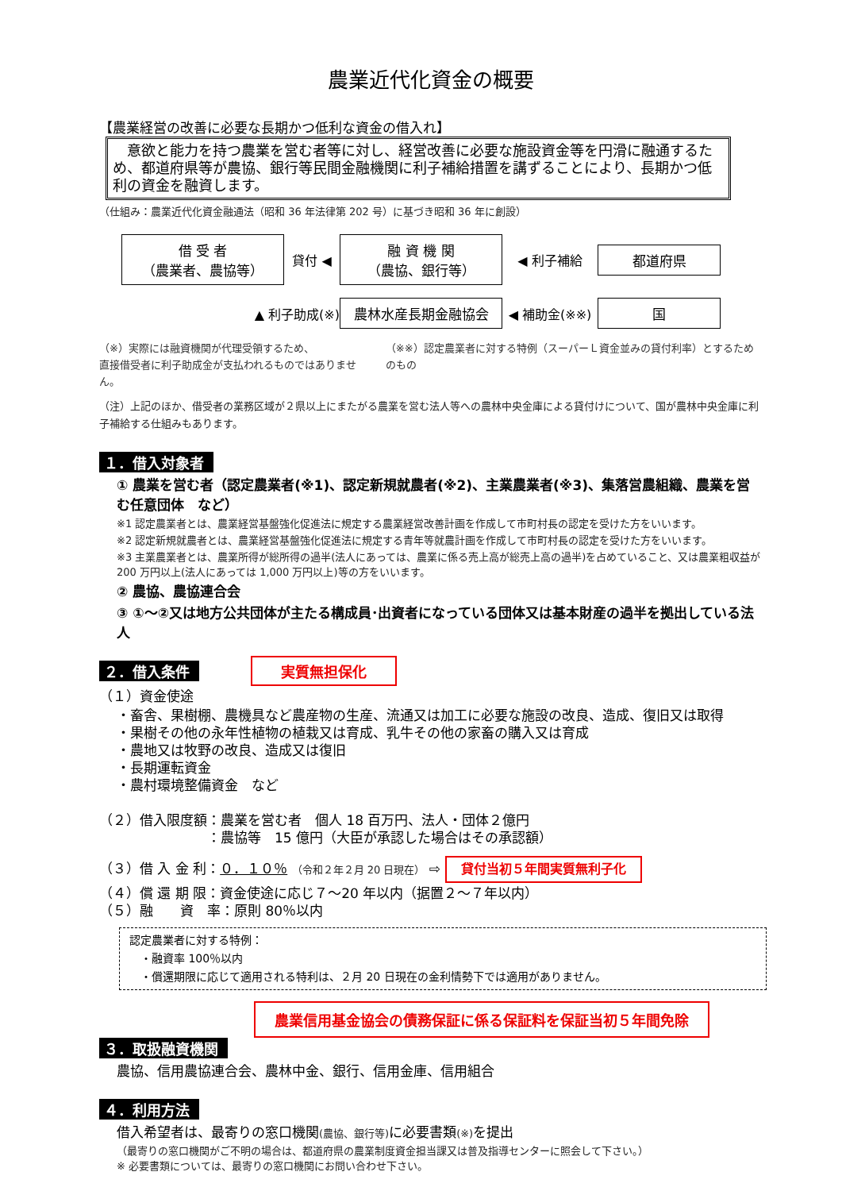農業近代化資金の概要
【農業経営の改善に必要な長期かつ低利な資金の借入れ】
　意欲と能力を持つ農業を営む者等に対し、経営改善に必要な施設資金等を円滑に融通するため、都道府県等が農協、銀行等民間金融機関に利子補給措置を講ずることにより、長期かつ低利の資金を融資します。
（仕組み：農業近代化資金融通法（昭和 36 年法律第 202 号）に基づき昭和 36 年に創設）
借 受 者
（農業者、農協等）
貸付 ◀
融 資 機 関
（農協、銀行等）
◀ 利子補給
都道府県
▲ 利子助成(※)
農林水産長期金融協会
◀ 補助金(※※)
国
（※）実際には融資機関が代理受領するため、
直接借受者に利子助成金が支払われるものではありません。
（※※）認定農業者に対する特例（スーパーＬ資金並みの貸付利率）とするためのもの
（注）上記のほか、借受者の業務区域が２県以上にまたがる農業を営む法人等への農林中央金庫による貸付けについて、国が農林中央金庫に利子補給する仕組みもあります。
１．借入対象者
① 農業を営む者（認定農業者(※1)、認定新規就農者(※2)、主業農業者(※3)、集落営農組織、農業を営む任意団体　など）
※1 認定農業者とは、農業経営基盤強化促進法に規定する農業経営改善計画を作成して市町村長の認定を受けた方をいいます。
※2 認定新規就農者とは、農業経営基盤強化促進法に規定する青年等就農計画を作成して市町村長の認定を受けた方をいいます。
※3 主業農業者とは、農業所得が総所得の過半(法人にあっては、農業に係る売上高が総売上高の過半)を占めていること、又は農業粗収益が 200 万円以上(法人にあっては 1,000 万円以上)等の方をいいます。
② 農協、農協連合会
③ ①～②又は地方公共団体が主たる構成員･出資者になっている団体又は基本財産の過半を拠出している法人
２．借入条件 実質無担保化
（１）資金使途
・畜舎、果樹棚、農機具など農産物の生産、流通又は加工に必要な施設の改良、造成、復旧又は取得
・果樹その他の永年性植物の植栽又は育成、乳牛その他の家畜の購入又は育成
・農地又は牧野の改良、造成又は復旧
・長期運転資金
・農村環境整備資金　など
（２）借入限度額：農業を営む者　個人 18 百万円、法人・団体２億円
　　　　　　　　：農協等　15 億円（大臣が承認した場合はその承認額）
（３）借 入 金 利：０．１０％ （令和２年２月 20 日現在） ⇨ 貸付当初５年間実質無利子化
（４）償 還 期 限：資金使途に応じ７～20 年以内（据置２～７年以内）
（５）融　　資　率：原則 80％以内
認定農業者に対する特例：
　・融資率 100％以内
　・償還期限に応じて適用される特利は、２月 20 日現在の金利情勢下では適用がありません。
農業信用基金協会の債務保証に係る保証料を保証当初５年間免除
３．取扱融資機関
農協、信用農協連合会、農林中金、銀行、信用金庫、信用組合
４．利用方法
借入希望者は、最寄りの窓口機関(農協、銀行等) に必要書類(※) を提出
（最寄りの窓口機関がご不明の場合は、都道府県の農業制度資金担当課又は普及指導センターに照会して下さい。）
※ 必要書類については、最寄りの窓口機関にお問い合わせ下さい。